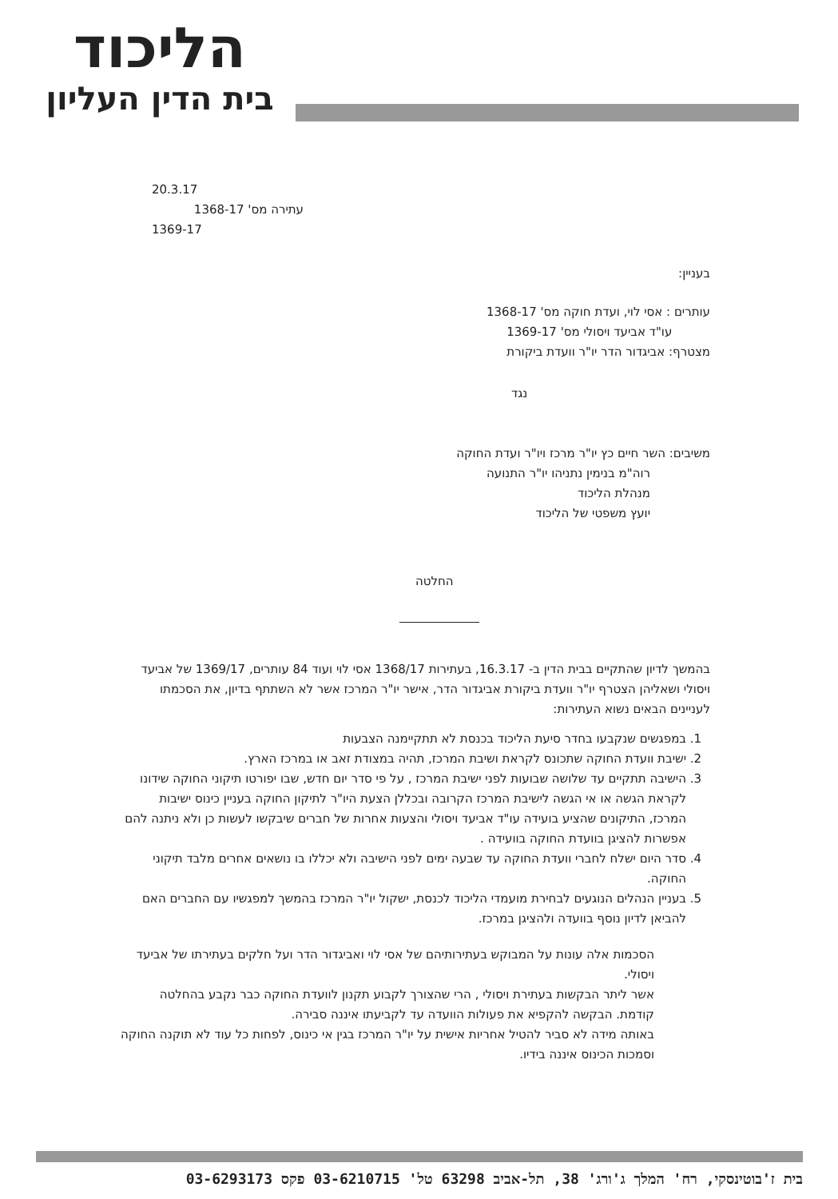הליכוד
בית הדין העליון
20.3.17
עתירה מס' 1368-17
1369-17
בעניין:
עותרים : אסי לוי, ועדת חוקה מס' 1368-17
עו"ד אביעד ויסולי מס' 1369-17
מצטרף: אביגדור הדר יו"ר וועדת ביקורת
נגד
משיבים: השר חיים כץ יו"ר מרכז ויו"ר ועדת החוקה
רוה"מ בנימין נתניהו יו"ר התנועה
מנהלת הליכוד
יועץ משפטי של הליכוד
החלטה
בהמשך לדיון שהתקיים בבית הדין ב- 16.3.17, בעתירות 1368/17 אסי לוי ועוד 84 עותרים, 1369/17 של אביעד ויסולי ושאליהן הצטרף יו"ר וועדת ביקורת אביגדור הדר, אישר יו"ר המרכז אשר לא השתתף בדיון, את הסכמתו לעניינים הבאים נשוא העתירות:
1. במפגשים שנקבעו בחדר סיעת הליכוד בכנסת לא תתקיימנה הצבעות
2. ישיבת וועדת החוקה שתכונס לקראת ושיבת המרכז, תהיה במצודת זאב או במרכז הארץ.
3. הישיבה תתקיים עד שלושה שבועות לפני ישיבת המרכז , על פי סדר יום חדש, שבו יפורטו תיקוני החוקה שידונו לקראת הגשה או אי הגשה לישיבת המרכז הקרובה ובכללן הצעת היו"ר לתיקון החוקה בעניין כינוס ישיבות המרכז, התיקונים שהציע בועידה עו"ד אביעד ויסולי והצעות אחרות של חברים שיבקשו לעשות כן ולא ניתנה להם אפשרות להציגן בוועדת החוקה בוועידה .
4. סדר היום ישלח לחברי וועדת החוקה עד שבעה ימים לפני הישיבה ולא יכללו בו נושאים אחרים מלבד תיקוני החוקה.
5. בעניין הנהלים הנוגעים לבחירת מועמדי הליכוד לכנסת, ישקול יו"ר המרכז בהמשך למפגשיו עם החברים האם להביאן לדיון נוסף בוועדה ולהציגן במרכז.
הסכמות אלה עונות על המבוקש בעתירותיהם של אסי לוי ואביגדור הדר ועל חלקים בעתירתו של אביעד ויסולי.
אשר ליתר הבקשות בעתירת ויסולי , הרי שהצורך לקבוע תקנון לוועדת החוקה כבר נקבע בהחלטה קודמת. הבקשה להקפיא את פעולות הוועדה עד לקביעתו איננה סבירה.
באותה מידה לא סביר להטיל אחריות אישית על יו"ר המרכז בגין אי כינוס, לפחות כל עוד לא תוקנה החוקה וסמכות הכינוס איננה בידיו.
בית ז'בוטינסקי, רח' המלך ג'ורג' 38, תל-אביב 63298 טל' 03-6210715 פקס 03-6293173